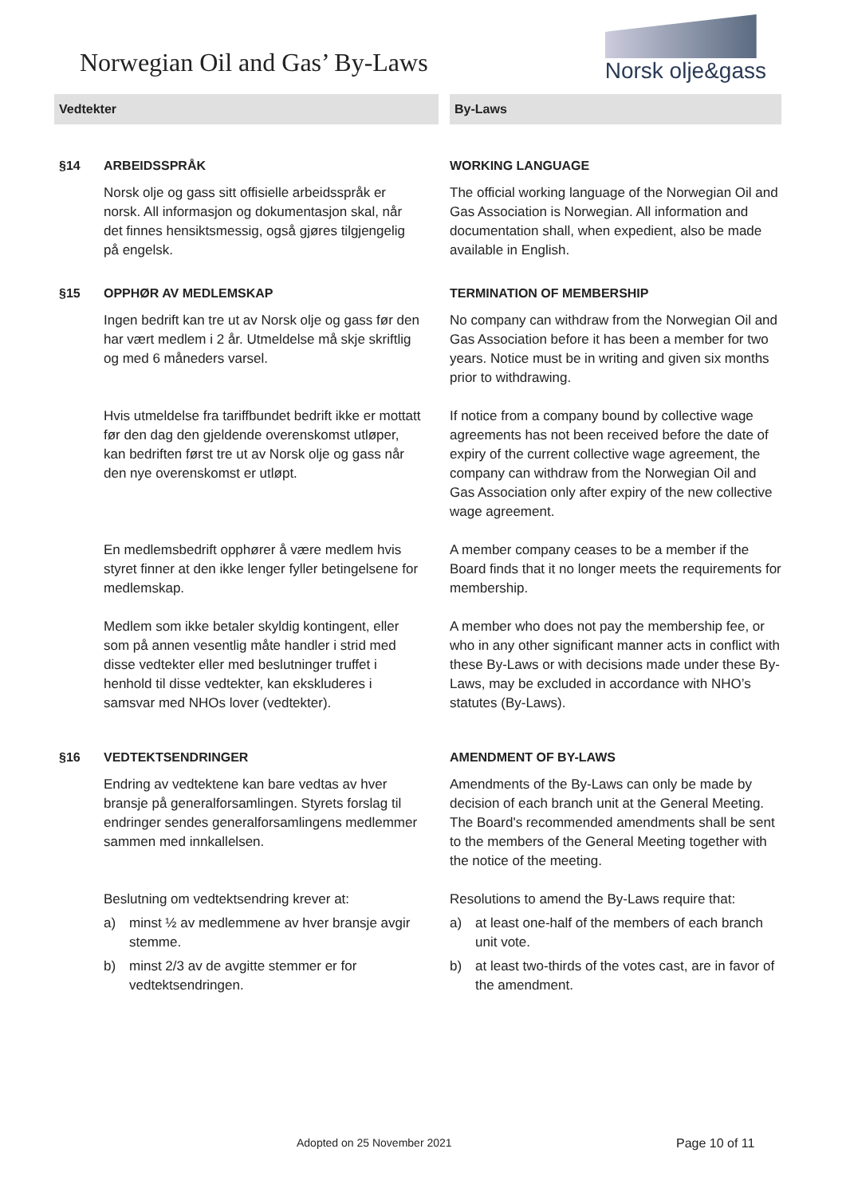Norwegian Oil and Gas’ By-Laws
Norsk olje&gass
| Vedtekter | | | By-Laws |
| §14 | ARBEIDSSPRÅK | | WORKING LANGUAGE |
| | Norsk olje og gass sitt offisielle arbeidsspråk er norsk. All informasjon og dokumentasjon skal, når det finnes hensiktsmessig, også gjøres tilgjengelig på engelsk. | | The official working language of the Norwegian Oil and Gas Association is Norwegian. All information and documentation shall, when expedient, also be made available in English. |
| §15 | OPPHØR AV MEDLEMSKAP | | TERMINATION OF MEMBERSHIP |
| | Ingen bedrift kan tre ut av Norsk olje og gass før den har vært medlem i 2 år. Utmeldelse må skje skriftlig og med 6 måneders varsel. | | No company can withdraw from the Norwegian Oil and Gas Association before it has been a member for two years. Notice must be in writing and given six months prior to withdrawing. |
| | Hvis utmeldelse fra tariffbundet bedrift ikke er mottatt før den dag den gjeldende overenskomst utløper, kan bedriften først tre ut av Norsk olje og gass når den nye overenskomst er utløpt. | | If notice from a company bound by collective wage agreements has not been received before the date of expiry of the current collective wage agreement, the company can withdraw from the Norwegian Oil and Gas Association only after expiry of the new collective wage agreement. |
| | En medlemsbedrift opphører å være medlem hvis styret finner at den ikke lenger fyller betingelsene for medlemskap. | | A member company ceases to be a member if the Board finds that it no longer meets the requirements for membership. |
| | Medlem som ikke betaler skyldig kontingent, eller som på annen vesentlig måte handler i strid med disse vedtekter eller med beslutninger truffet i henhold til disse vedtekter, kan ekskluderes i samsvar med NHOs lover (vedtekter). | | A member who does not pay the membership fee, or who in any other significant manner acts in conflict with these By-Laws or with decisions made under these By-Laws, may be excluded in accordance with NHO’s statutes (By-Laws). |
| §16 | VEDTEKTSENDRINGER | | AMENDMENT OF BY-LAWS |
| | Endring av vedtektene kan bare vedtas av hver bransje på generalforsamlingen. Styrets forslag til endringer sendes generalforsamlingens medlemmer sammen med innkallelsen. | | Amendments of the By-Laws can only be made by decision of each branch unit at the General Meeting. The Board's recommended amendments shall be sent to the members of the General Meeting together with the notice of the meeting. |
| | Beslutning om vedtektsendring krever at: a) minst ½ av medlemmene av hver bransje avgir stemme. b) minst 2/3 av de avgitte stemmer er for vedtektsendringen. | | Resolutions to amend the By-Laws require that: a) at least one-half of the members of each branch unit vote. b) at least two-thirds of the votes cast, are in favor of the amendment. |
Adopted on 25 November 2021 Page 10 of 11